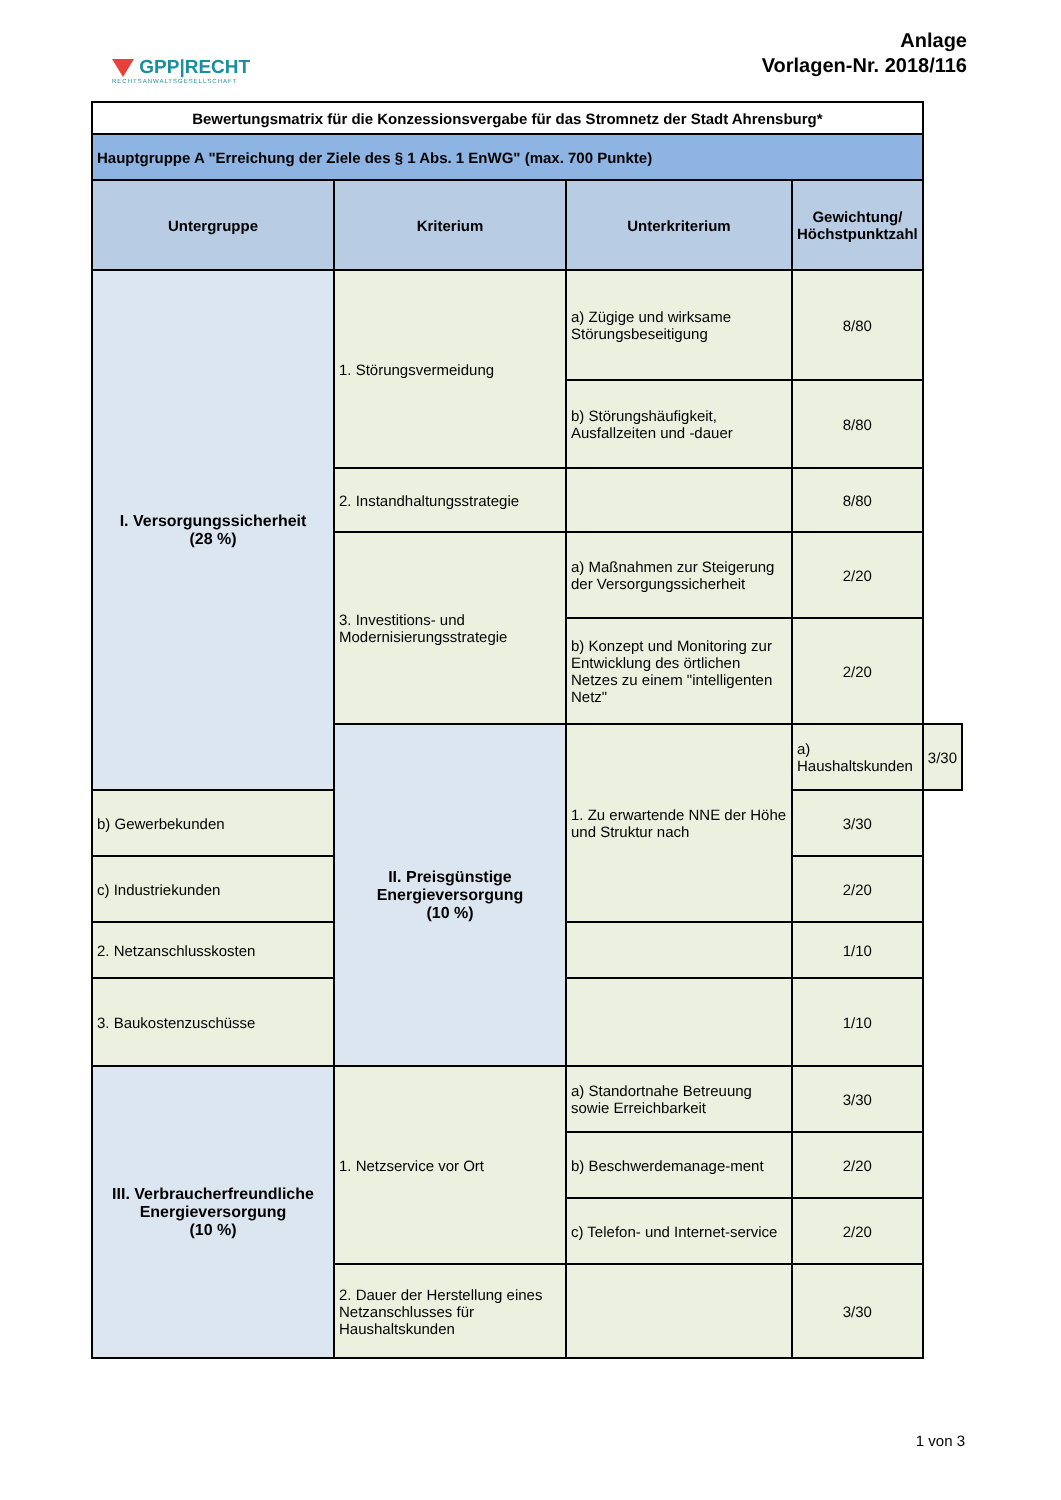GPP|RECHT
RECHTSANWALTSGESELLSCHAFT
Anlage
Vorlagen-Nr. 2018/116
| Bewertungsmatrix für die Konzessionsvergabe für das Stromnetz der Stadt Ahrensburg* | | | | |
| Hauptgruppe A "Erreichung der Ziele des § 1 Abs. 1 EnWG" (max. 700 Punkte) | | | | |
| Untergruppe | Kriterium | Unterkriterium | Gewichtung/ Höchstpunktzahl | |
| I. Versorgungssicherheit (28 %) | 1. Störungsvermeidung | a) Zügige und wirksame Störungsbeseitigung | 8/80 | |
| | | b) Störungshäufigkeit, Ausfallzeiten und -dauer | 8/80 | |
| | 2. Instandhaltungsstrategie | | 8/80 | |
| | 3. Investitions- und Modernisierungsstrategie | a) Maßnahmen zur Steigerung der Versorgungssicherheit | 2/20 | |
| | | b) Konzept und Monitoring zur Entwicklung des örtlichen Netzes zu einem "intelligenten Netz" | 2/20 | |
| | II. Preisgünstige Energieversorgung (10 %) | 1. Zu erwartende NNE der Höhe und Struktur nach | a) Haushaltskunden | 3/30 |
| b) Gewerbekunden | | | 3/30 | |
| c) Industriekunden | | | 2/20 | |
| 2. Netzanschlusskosten | | | 1/10 | |
| 3. Baukostenzuschüsse | | | 1/10 | |
| III. Verbraucherfreundliche Energieversorgung (10 %) | 1. Netzservice vor Ort | a) Standortnahe Betreuung sowie Erreichbarkeit | 3/30 | |
| | | b) Beschwerdemanage-ment | 2/20 | |
| | | c) Telefon- und Internet-service | 2/20 | |
| | 2. Dauer der Herstellung eines Netzanschlusses für Haushaltskunden | | 3/30 | |
1 von 3